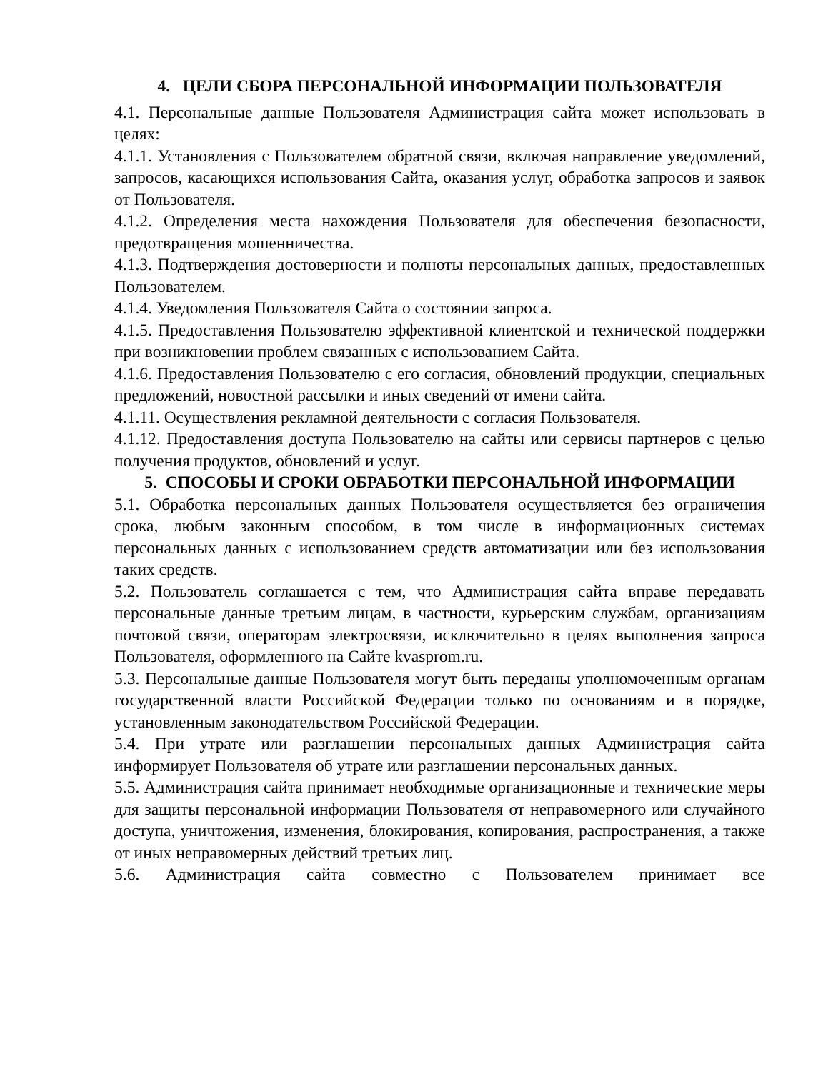4. ЦЕЛИ СБОРА ПЕРСОНАЛЬНОЙ ИНФОРМАЦИИ ПОЛЬЗОВАТЕЛЯ
4.1. Персональные данные Пользователя Администрация сайта может использовать в целях:
4.1.1. Установления с Пользователем обратной связи, включая направление уведомлений, запросов, касающихся использования Сайта, оказания услуг, обработка запросов и заявок от Пользователя.
4.1.2. Определения места нахождения Пользователя для обеспечения безопасности, предотвращения мошенничества.
4.1.3. Подтверждения достоверности и полноты персональных данных, предоставленных Пользователем.
4.1.4. Уведомления Пользователя Сайта о состоянии запроса.
4.1.5. Предоставления Пользователю эффективной клиентской и технической поддержки при возникновении проблем связанных с использованием Сайта.
4.1.6. Предоставления Пользователю с его согласия, обновлений продукции, специальных предложений, новостной рассылки и иных сведений от имени сайта.
4.1.11. Осуществления рекламной деятельности с согласия Пользователя.
4.1.12. Предоставления доступа Пользователю на сайты или сервисы партнеров с целью получения продуктов, обновлений и услуг.
5. СПОСОБЫ И СРОКИ ОБРАБОТКИ ПЕРСОНАЛЬНОЙ ИНФОРМАЦИИ
5.1. Обработка персональных данных Пользователя осуществляется без ограничения срока, любым законным способом, в том числе в информационных системах персональных данных с использованием средств автоматизации или без использования таких средств.
5.2. Пользователь соглашается с тем, что Администрация сайта вправе передавать персональные данные третьим лицам, в частности, курьерским службам, организациям почтовой связи, операторам электросвязи, исключительно в целях выполнения запроса Пользователя, оформленного на Сайте kvasprom.ru.
5.3. Персональные данные Пользователя могут быть переданы уполномоченным органам государственной власти Российской Федерации только по основаниям и в порядке, установленным законодательством Российской Федерации.
5.4. При утрате или разглашении персональных данных Администрация сайта информирует Пользователя об утрате или разглашении персональных данных.
5.5. Администрация сайта принимает необходимые организационные и технические меры для защиты персональной информации Пользователя от неправомерного или случайного доступа, уничтожения, изменения, блокирования, копирования, распространения, а также от иных неправомерных действий третьих лиц.
5.6. Администрация сайта совместно с Пользователем принимает все